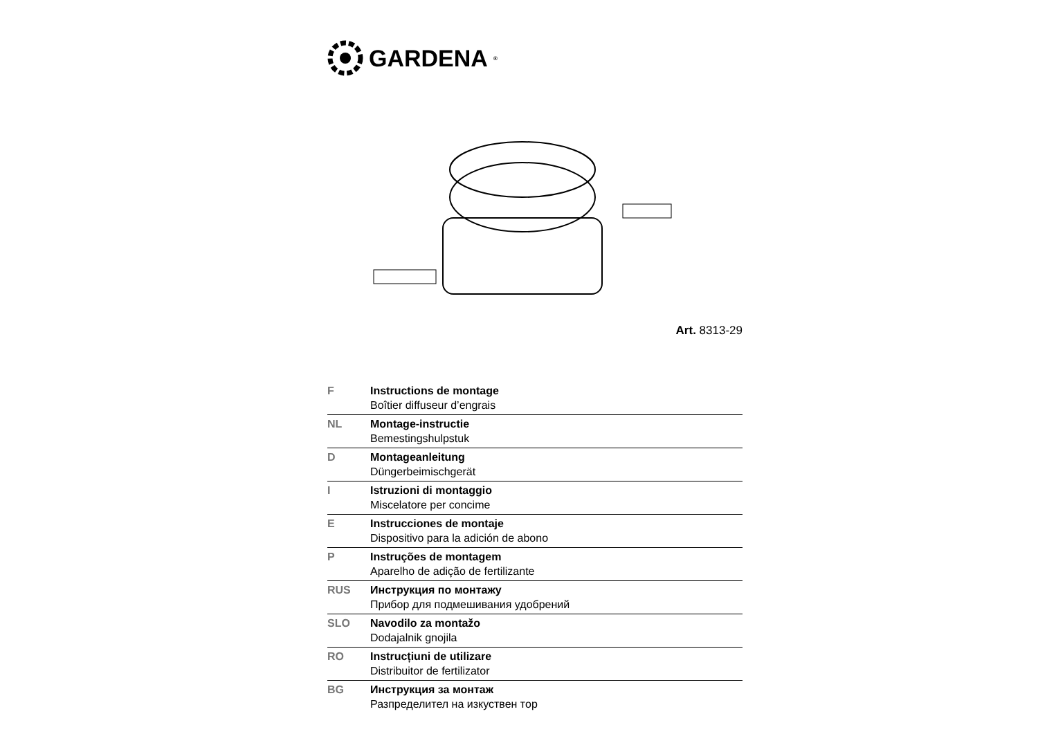GARDENA<sup>®</sup>
Art. 8313-29
| F | Instructions de montage Boîtier diffuseur d’engrais |
| NL | Montage-instructie Bemestingshulpstuk |
| D | Montageanleitung Düngerbeimischgerät |
| I | Istruzioni di montaggio Miscelatore per concime |
| E | Instrucciones de montaje Dispositivo para la adición de abono |
| P | Instruções de montagem Aparelho de adição de fertilizante |
| RUS | Инструкция по монтажу Прибор для подмешивания удобрений |
| SLO | Navodilo za montažo Dodajalnik gnojila |
| RO | Instrucțiuni de utilizare Distribuitor de fertilizator |
| BG | Инструкция за монтаж Разпределител на изкуствен тор |